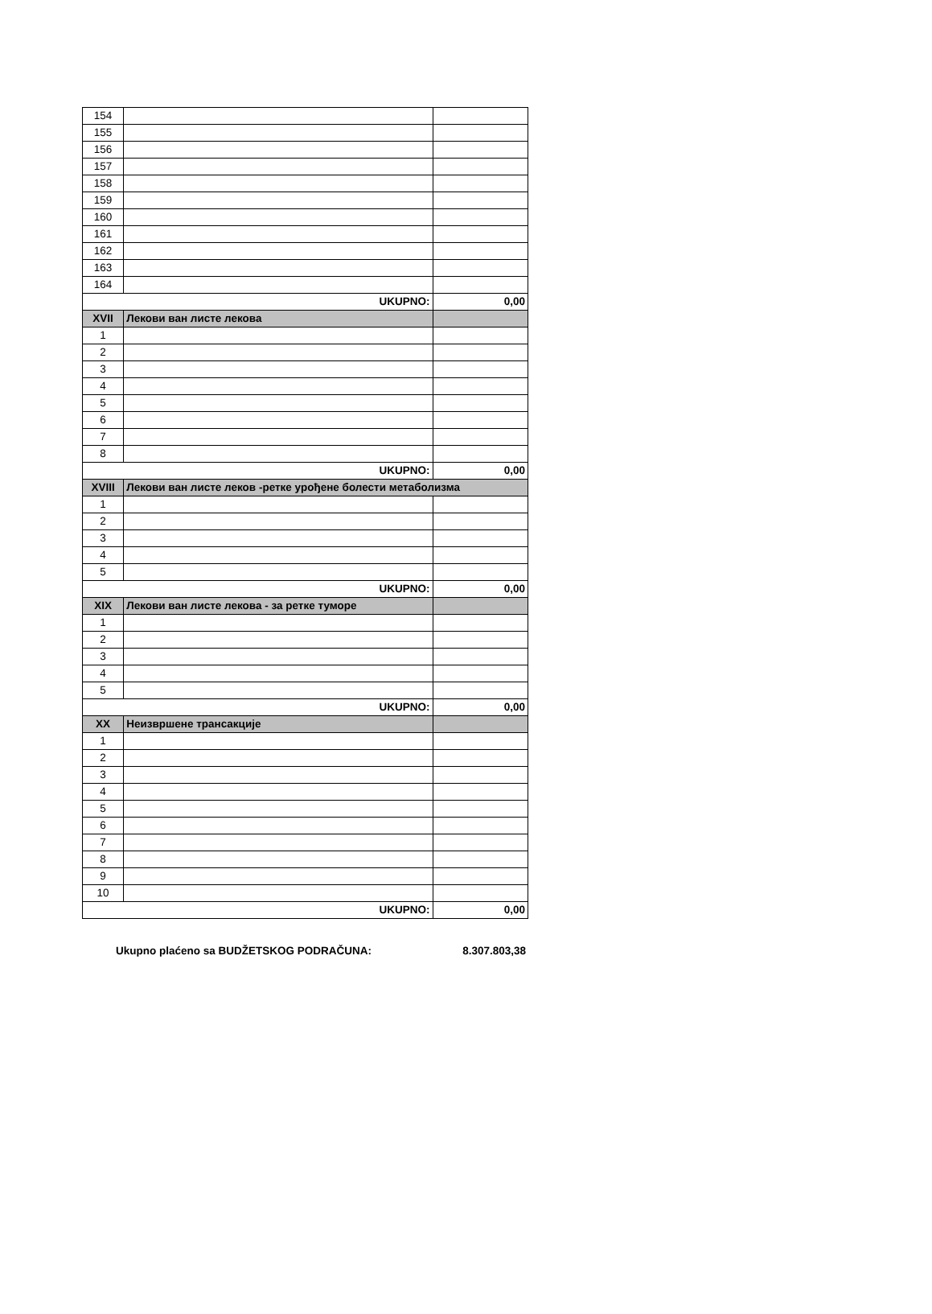| 154 | | |
| 155 | | |
| 156 | | |
| 157 | | |
| 158 | | |
| 159 | | |
| 160 | | |
| 161 | | |
| 162 | | |
| 163 | | |
| 164 | | |
| UKUPNO: | | 0,00 |
| XVII | Лекови ван листе лекова | |
| 1 | | |
| 2 | | |
| 3 | | |
| 4 | | |
| 5 | | |
| 6 | | |
| 7 | | |
| 8 | | |
| UKUPNO: | | 0,00 |
| XVIII | Лекови ван листе леков -ретке урођене болести метаболизма | |
| 1 | | |
| 2 | | |
| 3 | | |
| 4 | | |
| 5 | | |
| UKUPNO: | | 0,00 |
| XIX | Лекови ван листе лекова - за ретке туморе | |
| 1 | | |
| 2 | | |
| 3 | | |
| 4 | | |
| 5 | | |
| UKUPNO: | | 0,00 |
| XX | Неизвршене трансакције | |
| 1 | | |
| 2 | | |
| 3 | | |
| 4 | | |
| 5 | | |
| 6 | | |
| 7 | | |
| 8 | | |
| 9 | | |
| 10 | | |
| UKUPNO: | | 0,00 |
Ukupno plaćeno sa BUDŽETSKOG PODRAČUNA: 8.307.803,38